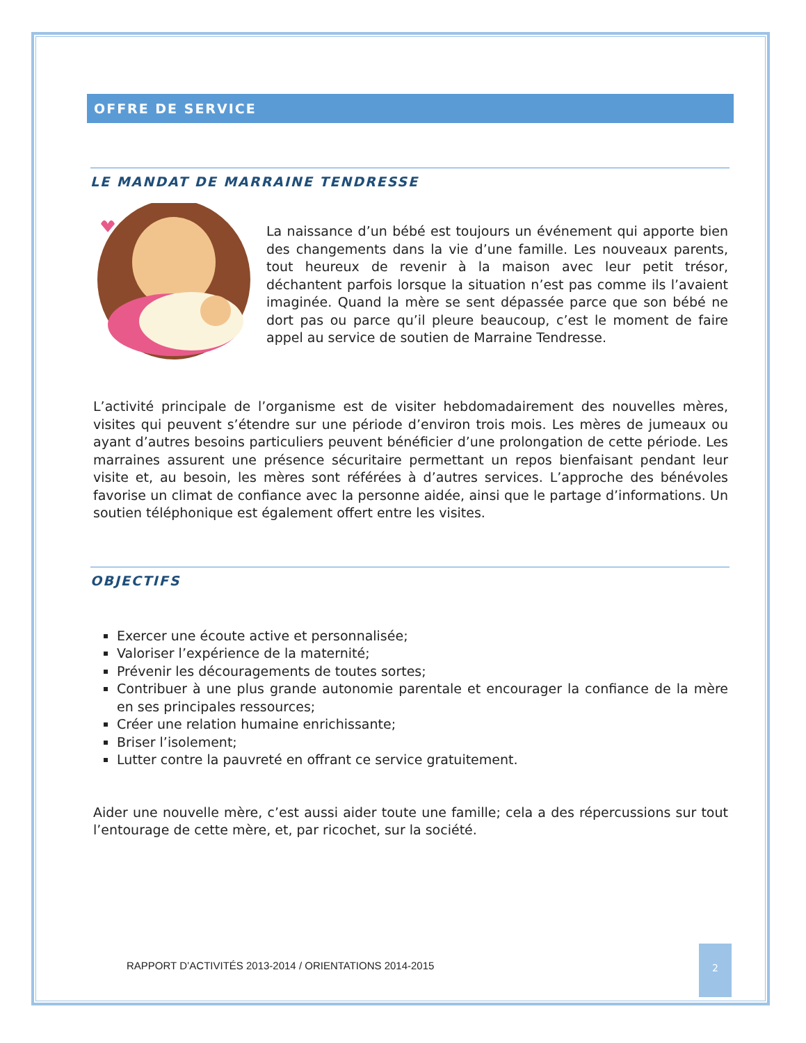OFFRE DE SERVICE
LE MANDAT DE MARRAINE TENDRESSE
La naissance d’un bébé est toujours un événement qui apporte bien des changements dans la vie d’une famille. Les nouveaux parents, tout heureux de revenir à la maison avec leur petit trésor, déchantent parfois lorsque la situation n’est pas comme ils l’avaient imaginée. Quand la mère se sent dépassée parce que son bébé ne dort pas ou parce qu’il pleure beaucoup, c’est le moment de faire appel au service de soutien de Marraine Tendresse.
L’activité principale de l’organisme est de visiter hebdomadairement des nouvelles mères, visites qui peuvent s’étendre sur une période d’environ trois mois. Les mères de jumeaux ou ayant d’autres besoins particuliers peuvent bénéficier d’une prolongation de cette période. Les marraines assurent une présence sécuritaire permettant un repos bienfaisant pendant leur visite et, au besoin, les mères sont référées à d’autres services. L’approche des bénévoles favorise un climat de confiance avec la personne aidée, ainsi que le partage d’informations. Un soutien téléphonique est également offert entre les visites.
OBJECTIFS
Exercer une écoute active et personnalisée;
Valoriser l’expérience de la maternité;
Prévenir les découragements de toutes sortes;
Contribuer à une plus grande autonomie parentale et encourager la confiance de la mère en ses principales ressources;
Créer une relation humaine enrichissante;
Briser l’isolement;
Lutter contre la pauvreté en offrant ce service gratuitement.
Aider une nouvelle mère, c’est aussi aider toute une famille; cela a des répercussions sur tout l’entourage de cette mère, et, par ricochet, sur la société.
RAPPORT D’ACTIVITÉS 2013-2014 / ORIENTATIONS 2014-2015
2